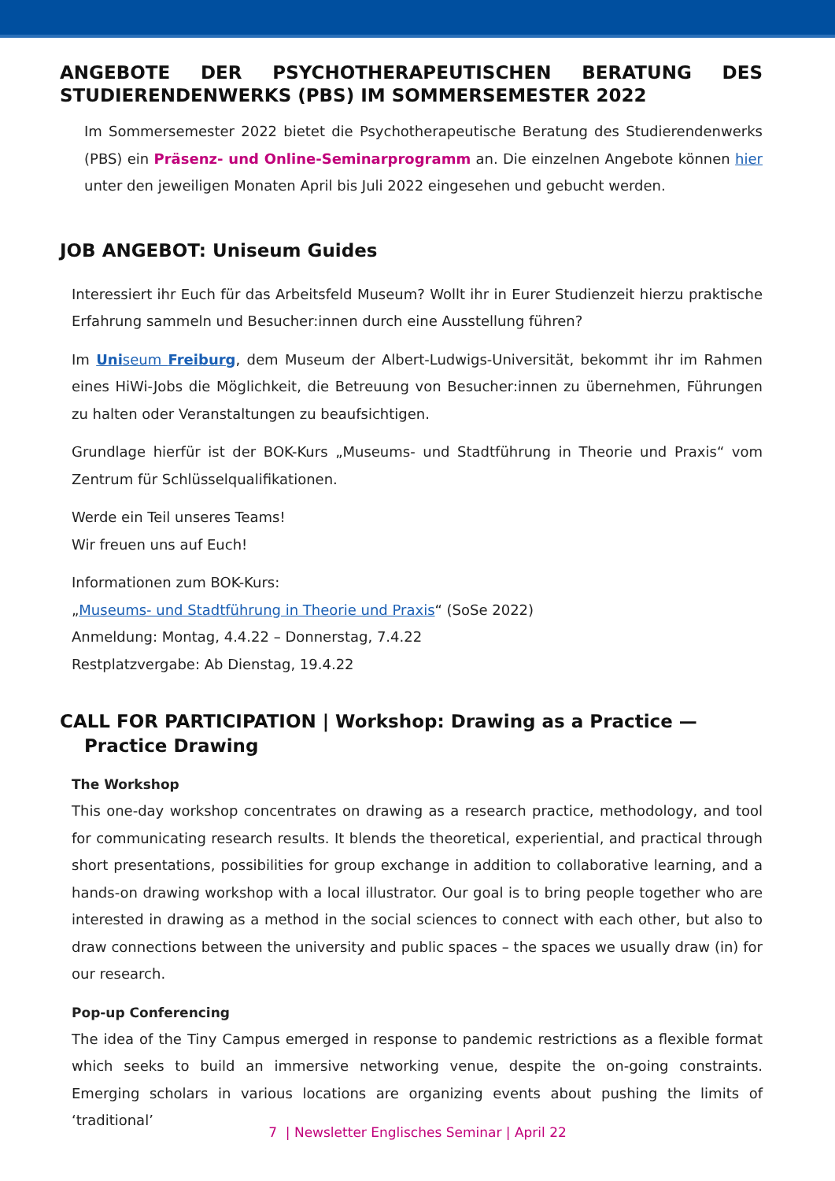ANGEBOTE DER PSYCHOTHERAPEUTISCHEN BERATUNG DES STUDIERENDENWERKS (PBS) IM SOMMERSEMESTER 2022
Im Sommersemester 2022 bietet die Psychotherapeutische Beratung des Studierendenwerks (PBS) ein Präsenz- und Online-Seminarprogramm an. Die einzelnen Angebote können hier unter den jeweiligen Monaten April bis Juli 2022 eingesehen und gebucht werden.
JOB ANGEBOT: Uniseum Guides
Interessiert ihr Euch für das Arbeitsfeld Museum? Wollt ihr in Eurer Studienzeit hierzu praktische Erfahrung sammeln und Besucher:innen durch eine Ausstellung führen?
Im Uniseum Freiburg, dem Museum der Albert-Ludwigs-Universität, bekommt ihr im Rahmen eines HiWi-Jobs die Möglichkeit, die Betreuung von Besucher:innen zu übernehmen, Führungen zu halten oder Veranstaltungen zu beaufsichtigen.
Grundlage hierfür ist der BOK-Kurs „Museums- und Stadtführung in Theorie und Praxis“ vom Zentrum für Schlüsselqualifikationen.
Werde ein Teil unseres Teams!
Wir freuen uns auf Euch!
Informationen zum BOK-Kurs:
„Museums- und Stadtführung in Theorie und Praxis“ (SoSe 2022)
Anmeldung: Montag, 4.4.22 – Donnerstag, 7.4.22
Restplatzvergabe: Ab Dienstag, 19.4.22
CALL FOR PARTICIPATION | Workshop: Drawing as a Practice —
Practice Drawing
The Workshop
This one-day workshop concentrates on drawing as a research practice, methodology, and tool for communicating research results. It blends the theoretical, experiential, and practical through short presentations, possibilities for group exchange in addition to collaborative learning, and a hands-on drawing workshop with a local illustrator. Our goal is to bring people together who are interested in drawing as a method in the social sciences to connect with each other, but also to draw connections between the university and public spaces – the spaces we usually draw (in) for our research.
Pop-up Conferencing
The idea of the Tiny Campus emerged in response to pandemic restrictions as a flexible format which seeks to build an immersive networking venue, despite the on-going constraints. Emerging scholars in various locations are organizing events about pushing the limits of ‘traditional’
7 | Newsletter Englisches Seminar | April 22